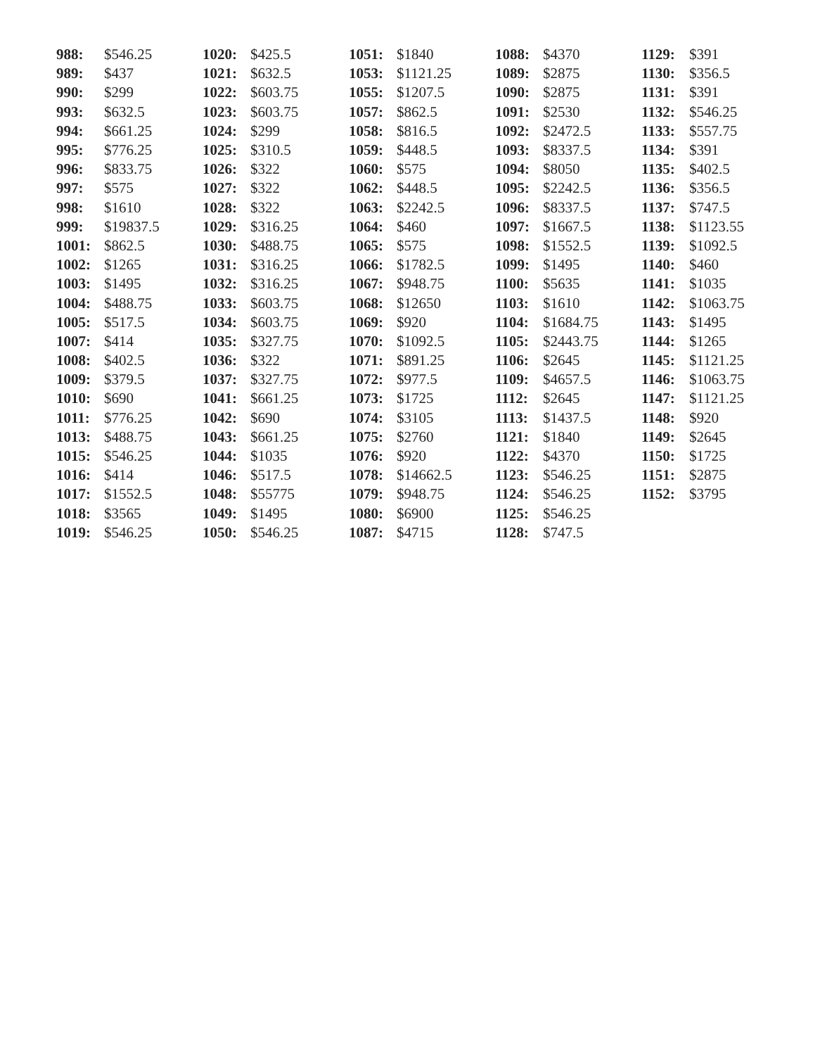| 988: | $546.25 |
| 989: | $437 |
| 990: | $299 |
| 993: | $632.5 |
| 994: | $661.25 |
| 995: | $776.25 |
| 996: | $833.75 |
| 997: | $575 |
| 998: | $1610 |
| 999: | $19837.5 |
| 1001: | $862.5 |
| 1002: | $1265 |
| 1003: | $1495 |
| 1004: | $488.75 |
| 1005: | $517.5 |
| 1007: | $414 |
| 1008: | $402.5 |
| 1009: | $379.5 |
| 1010: | $690 |
| 1011: | $776.25 |
| 1013: | $488.75 |
| 1015: | $546.25 |
| 1016: | $414 |
| 1017: | $1552.5 |
| 1018: | $3565 |
| 1019: | $546.25 |
| 1020: | $425.5 |
| 1021: | $632.5 |
| 1022: | $603.75 |
| 1023: | $603.75 |
| 1024: | $299 |
| 1025: | $310.5 |
| 1026: | $322 |
| 1027: | $322 |
| 1028: | $322 |
| 1029: | $316.25 |
| 1030: | $488.75 |
| 1031: | $316.25 |
| 1032: | $316.25 |
| 1033: | $603.75 |
| 1034: | $603.75 |
| 1035: | $327.75 |
| 1036: | $322 |
| 1037: | $327.75 |
| 1041: | $661.25 |
| 1042: | $690 |
| 1043: | $661.25 |
| 1044: | $1035 |
| 1046: | $517.5 |
| 1048: | $55775 |
| 1049: | $1495 |
| 1050: | $546.25 |
| 1051: | $1840 |
| 1053: | $1121.25 |
| 1055: | $1207.5 |
| 1057: | $862.5 |
| 1058: | $816.5 |
| 1059: | $448.5 |
| 1060: | $575 |
| 1062: | $448.5 |
| 1063: | $2242.5 |
| 1064: | $460 |
| 1065: | $575 |
| 1066: | $1782.5 |
| 1067: | $948.75 |
| 1068: | $12650 |
| 1069: | $920 |
| 1070: | $1092.5 |
| 1071: | $891.25 |
| 1072: | $977.5 |
| 1073: | $1725 |
| 1074: | $3105 |
| 1075: | $2760 |
| 1076: | $920 |
| 1078: | $14662.5 |
| 1079: | $948.75 |
| 1080: | $6900 |
| 1087: | $4715 |
| 1088: | $4370 |
| 1089: | $2875 |
| 1090: | $2875 |
| 1091: | $2530 |
| 1092: | $2472.5 |
| 1093: | $8337.5 |
| 1094: | $8050 |
| 1095: | $2242.5 |
| 1096: | $8337.5 |
| 1097: | $1667.5 |
| 1098: | $1552.5 |
| 1099: | $1495 |
| 1100: | $5635 |
| 1103: | $1610 |
| 1104: | $1684.75 |
| 1105: | $2443.75 |
| 1106: | $2645 |
| 1109: | $4657.5 |
| 1112: | $2645 |
| 1113: | $1437.5 |
| 1121: | $1840 |
| 1122: | $4370 |
| 1123: | $546.25 |
| 1124: | $546.25 |
| 1125: | $546.25 |
| 1128: | $747.5 |
| 1129: | $391 |
| 1130: | $356.5 |
| 1131: | $391 |
| 1132: | $546.25 |
| 1133: | $557.75 |
| 1134: | $391 |
| 1135: | $402.5 |
| 1136: | $356.5 |
| 1137: | $747.5 |
| 1138: | $1123.55 |
| 1139: | $1092.5 |
| 1140: | $460 |
| 1141: | $1035 |
| 1142: | $1063.75 |
| 1143: | $1495 |
| 1144: | $1265 |
| 1145: | $1121.25 |
| 1146: | $1063.75 |
| 1147: | $1121.25 |
| 1148: | $920 |
| 1149: | $2645 |
| 1150: | $1725 |
| 1151: | $2875 |
| 1152: | $3795 |